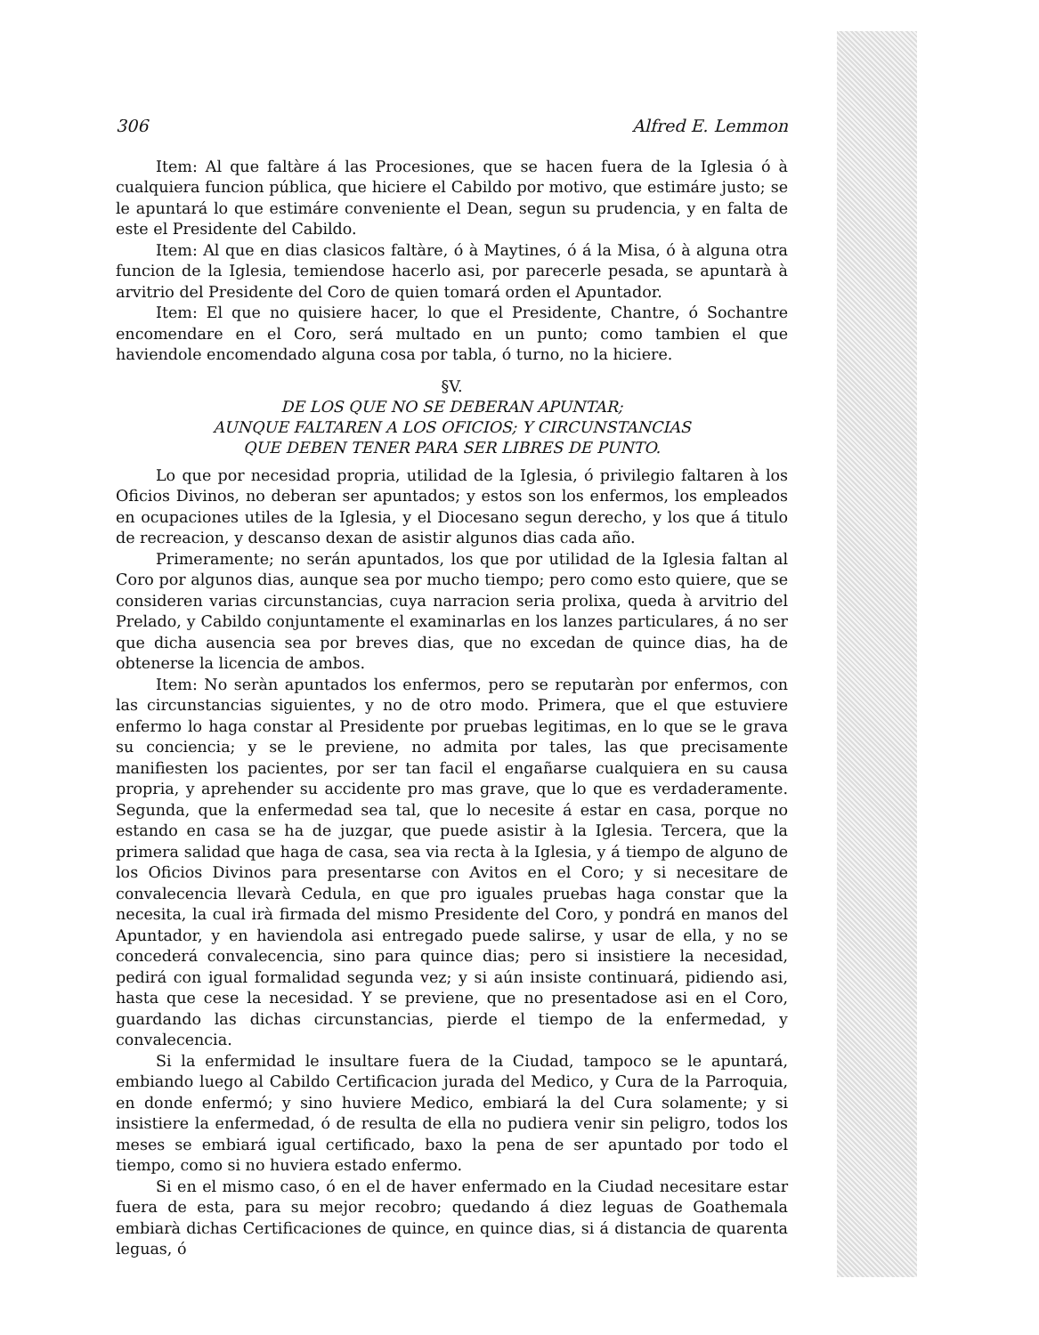306 Alfred E. Lemmon
Item: Al que faltàre á las Procesiones, que se hacen fuera de la Iglesia ó à cualquiera funcion pública, que hiciere el Cabildo por motivo, que estimáre justo; se le apuntará lo que estimáre conveniente el Dean, segun su prudencia, y en falta de este el Presidente del Cabildo.
Item: Al que en dias clasicos faltàre, ó à Maytines, ó á la Misa, ó à alguna otra funcion de la Iglesia, temiendose hacerlo asi, por parecerle pesada, se apuntarà à arvitrio del Presidente del Coro de quien tomará orden el Apuntador.
Item: El que no quisiere hacer, lo que el Presidente, Chantre, ó Sochantre encomendare en el Coro, será multado en un punto; como tambien el que haviendole encomendado alguna cosa por tabla, ó turno, no la hiciere.
§V.
DE LOS QUE NO SE DEBERAN APUNTAR;
AUNQUE FALTAREN A LOS OFICIOS; Y CIRCUNSTANCIAS
QUE DEBEN TENER PARA SER LIBRES DE PUNTO.
Lo que por necesidad propria, utilidad de la Iglesia, ó privilegio faltaren à los Oficios Divinos, no deberan ser apuntados; y estos son los enfermos, los empleados en ocupaciones utiles de la Iglesia, y el Diocesano segun derecho, y los que á titulo de recreacion, y descanso dexan de asistir algunos dias cada año.
Primeramente; no serán apuntados, los que por utilidad de la Iglesia faltan al Coro por algunos dias, aunque sea por mucho tiempo; pero como esto quiere, que se consideren varias circunstancias, cuya narracion seria prolixa, queda à arvitrio del Prelado, y Cabildo conjuntamente el examinarlas en los lanzes particulares, á no ser que dicha ausencia sea por breves dias, que no excedan de quince dias, ha de obtenerse la licencia de ambos.
Item: No seràn apuntados los enfermos, pero se reputaràn por enfermos, con las circunstancias siguientes, y no de otro modo. Primera, que el que estuviere enfermo lo haga constar al Presidente por pruebas legitimas, en lo que se le grava su conciencia; y se le previene, no admita por tales, las que precisamente manifiesten los pacientes, por ser tan facil el engañarse cualquiera en su causa propria, y aprehender su accidente pro mas grave, que lo que es verdaderamente. Segunda, que la enfermedad sea tal, que lo necesite á estar en casa, porque no estando en casa se ha de juzgar, que puede asistir à la Iglesia. Tercera, que la primera salidad que haga de casa, sea via recta à la Iglesia, y á tiempo de alguno de los Oficios Divinos para presentarse con Avitos en el Coro; y si necesitare de convalecencia llevarà Cedula, en que pro iguales pruebas haga constar que la necesita, la cual irà firmada del mismo Presidente del Coro, y pondrá en manos del Apuntador, y en haviendola asi entregado puede salirse, y usar de ella, y no se concederá convalecencia, sino para quince dias; pero si insistiere la necesidad, pedirá con igual formalidad segunda vez; y si aún insiste continuará, pidiendo asi, hasta que cese la necesidad. Y se previene, que no presentadose asi en el Coro, guardando las dichas circunstancias, pierde el tiempo de la enfermedad, y convalecencia.
Si la enfermidad le insultare fuera de la Ciudad, tampoco se le apuntará, embiando luego al Cabildo Certificacion jurada del Medico, y Cura de la Parroquia, en donde enfermó; y sino huviere Medico, embiará la del Cura solamente; y si insistiere la enfermedad, ó de resulta de ella no pudiera venir sin peligro, todos los meses se embiará igual certificado, baxo la pena de ser apuntado por todo el tiempo, como si no huviera estado enfermo.
Si en el mismo caso, ó en el de haver enfermado en la Ciudad necesitare estar fuera de esta, para su mejor recobro; quedando á diez leguas de Goathemala embiarà dichas Certificaciones de quince, en quince dias, si á distancia de quarenta leguas, ó